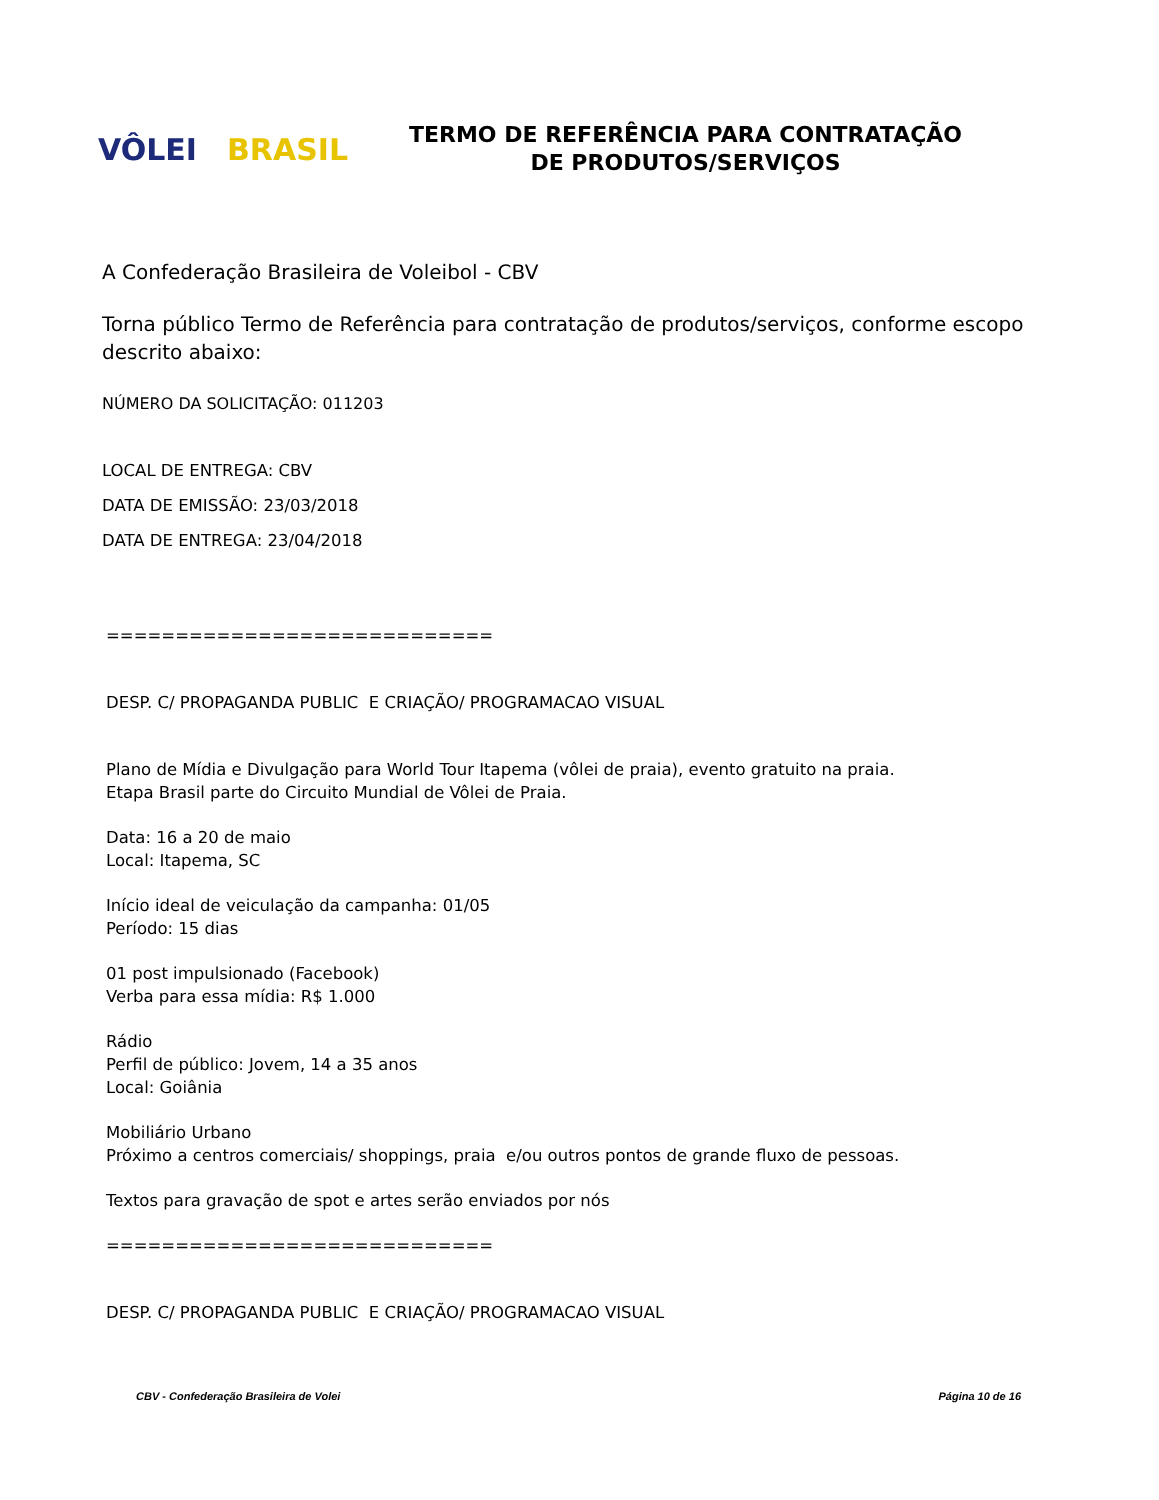VÔLEI BRASIL
TERMO DE REFERÊNCIA PARA CONTRATAÇÃO
DE PRODUTOS/SERVIÇOS
A Confederação Brasileira de Voleibol - CBV
Torna público Termo de Referência para contratação de produtos/serviços, conforme escopo descrito abaixo:
NÚMERO DA SOLICITAÇÃO: 011203
LOCAL DE ENTREGA: CBV
DATA DE EMISSÃO: 23/03/2018
DATA DE ENTREGA: 23/04/2018
============================
DESP. C/ PROPAGANDA PUBLIC E CRIAÇÃO/ PROGRAMACAO VISUAL
Plano de Mídia e Divulgação para World Tour Itapema (vôlei de praia), evento gratuito na praia.
Etapa Brasil parte do Circuito Mundial de Vôlei de Praia.
Data: 16 a 20 de maio
Local: Itapema, SC
Início ideal de veiculação da campanha: 01/05
Período: 15 dias
01 post impulsionado (Facebook)
Verba para essa mídia: R$ 1.000
Rádio
Perfil de público: Jovem, 14 a 35 anos
Local: Goiânia
Mobiliário Urbano
Próximo a centros comerciais/ shoppings, praia e/ou outros pontos de grande fluxo de pessoas.
Textos para gravação de spot e artes serão enviados por nós
============================
DESP. C/ PROPAGANDA PUBLIC E CRIAÇÃO/ PROGRAMACAO VISUAL
CBV - Confederação Brasileira de Volei Página 10 de 16